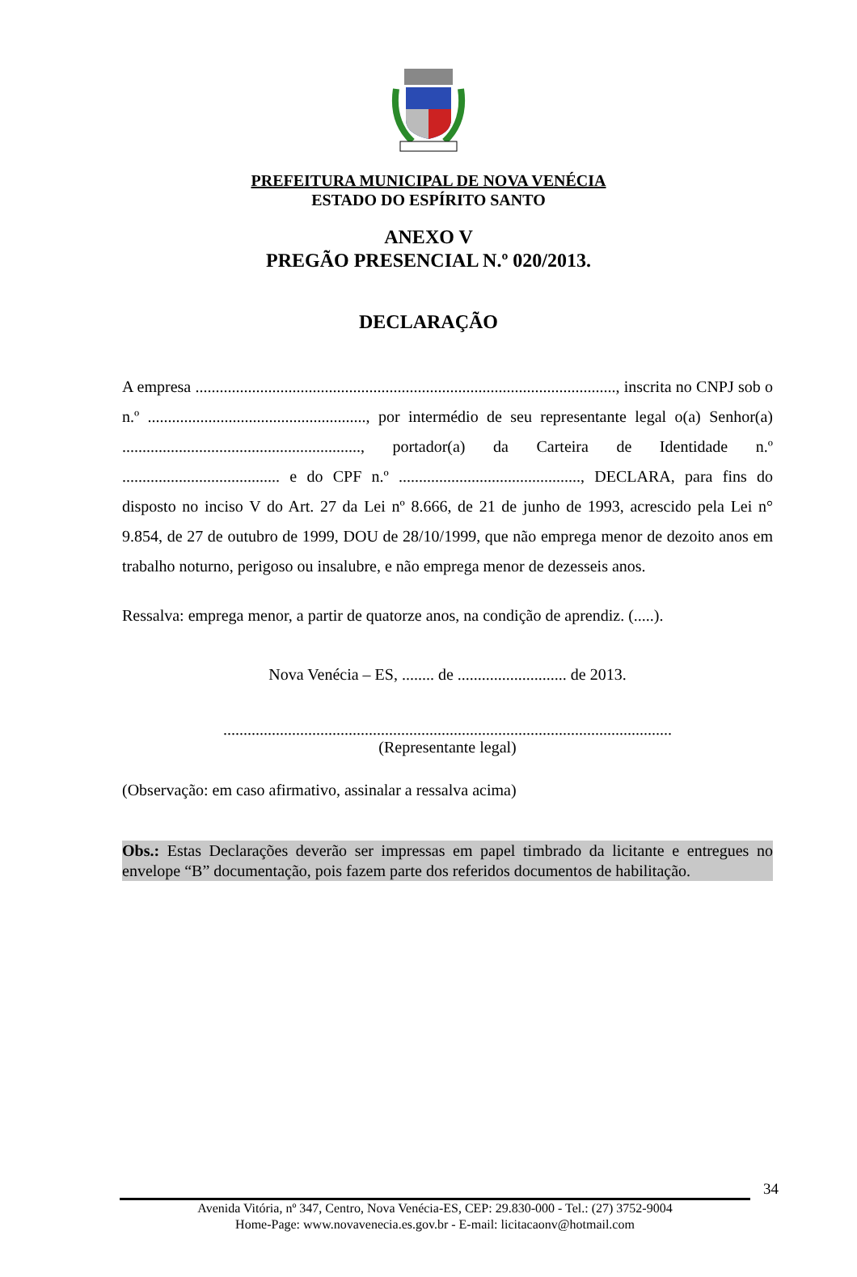PREFEITURA MUNICIPAL DE NOVA VENÉCIA
ESTADO DO ESPÍRITO SANTO
ANEXO V
PREGÃO PRESENCIAL N.º 020/2013.
DECLARAÇÃO
A empresa ........................................................................................................, inscrita no CNPJ sob o n.º ......................................................, por intermédio de seu representante legal o(a) Senhor(a) ..........................................................., portador(a) da Carteira de Identidade n.º ....................................... e do CPF n.º ............................................., DECLARA, para fins do disposto no inciso V do Art. 27 da Lei nº 8.666, de 21 de junho de 1993, acrescido pela Lei n° 9.854, de 27 de outubro de 1999, DOU de 28/10/1999, que não emprega menor de dezoito anos em trabalho noturno, perigoso ou insalubre, e não emprega menor de dezesseis anos.
Ressalva: emprega menor, a partir de quatorze anos, na condição de aprendiz. (.....).
Nova Venécia – ES, ........ de ........................... de 2013.
...............................................................................................................
(Representante legal)
(Observação: em caso afirmativo, assinalar a ressalva acima)
Obs.: Estas Declarações deverão ser impressas em papel timbrado da licitante e entregues no envelope “B” documentação, pois fazem parte dos referidos documentos de habilitação.
34
Avenida Vitória, nº 347, Centro, Nova Venécia-ES, CEP: 29.830-000 - Tel.: (27) 3752-9004
Home-Page: www.novavenecia.es.gov.br - E-mail: licitacaonv@hotmail.com